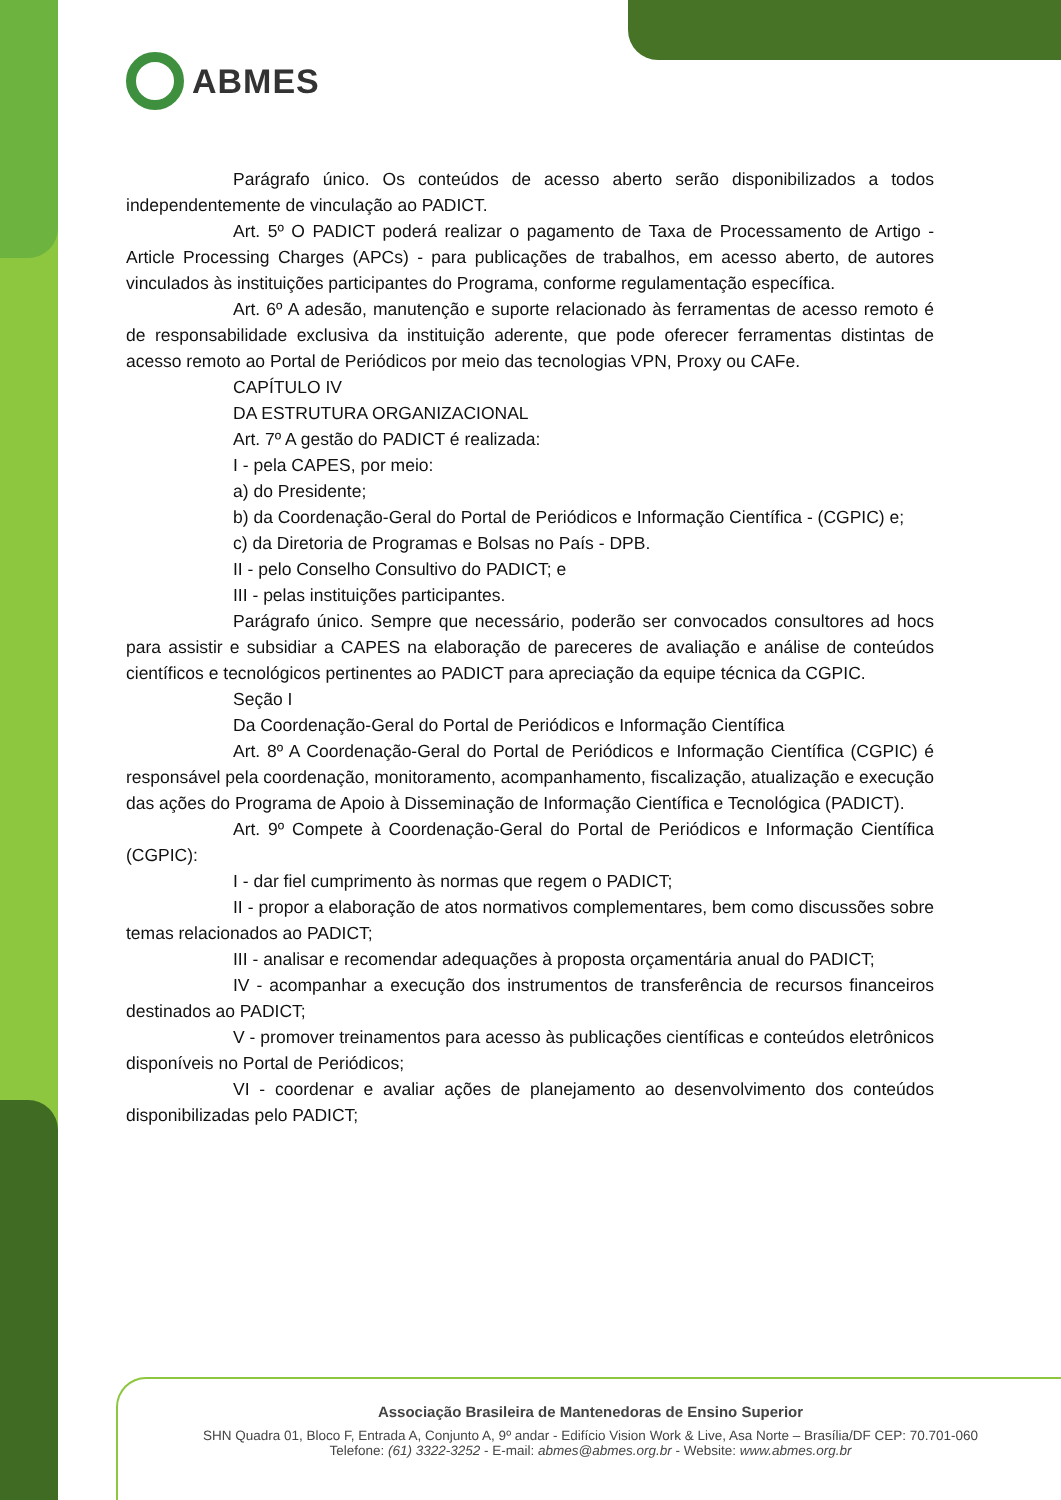ABMES
Parágrafo único. Os conteúdos de acesso aberto serão disponibilizados a todos independentemente de vinculação ao PADICT.
Art. 5º O PADICT poderá realizar o pagamento de Taxa de Processamento de Artigo - Article Processing Charges (APCs) - para publicações de trabalhos, em acesso aberto, de autores vinculados às instituições participantes do Programa, conforme regulamentação específica.
Art. 6º A adesão, manutenção e suporte relacionado às ferramentas de acesso remoto é de responsabilidade exclusiva da instituição aderente, que pode oferecer ferramentas distintas de acesso remoto ao Portal de Periódicos por meio das tecnologias VPN, Proxy ou CAFe.
CAPÍTULO IV
DA ESTRUTURA ORGANIZACIONAL
Art. 7º A gestão do PADICT é realizada:
I - pela CAPES, por meio:
a) do Presidente;
b) da Coordenação-Geral do Portal de Periódicos e Informação Científica - (CGPIC) e;
c) da Diretoria de Programas e Bolsas no País - DPB.
II - pelo Conselho Consultivo do PADICT; e
III - pelas instituições participantes.
Parágrafo único. Sempre que necessário, poderão ser convocados consultores ad hocs para assistir e subsidiar a CAPES na elaboração de pareceres de avaliação e análise de conteúdos científicos e tecnológicos pertinentes ao PADICT para apreciação da equipe técnica da CGPIC.
Seção I
Da Coordenação-Geral do Portal de Periódicos e Informação Científica
Art. 8º A Coordenação-Geral do Portal de Periódicos e Informação Científica (CGPIC) é responsável pela coordenação, monitoramento, acompanhamento, fiscalização, atualização e execução das ações do Programa de Apoio à Disseminação de Informação Científica e Tecnológica (PADICT).
Art. 9º Compete à Coordenação-Geral do Portal de Periódicos e Informação Científica (CGPIC):
I - dar fiel cumprimento às normas que regem o PADICT;
II - propor a elaboração de atos normativos complementares, bem como discussões sobre temas relacionados ao PADICT;
III - analisar e recomendar adequações à proposta orçamentária anual do PADICT;
IV - acompanhar a execução dos instrumentos de transferência de recursos financeiros destinados ao PADICT;
V - promover treinamentos para acesso às publicações científicas e conteúdos eletrônicos disponíveis no Portal de Periódicos;
VI - coordenar e avaliar ações de planejamento ao desenvolvimento dos conteúdos disponibilizadas pelo PADICT;
Associação Brasileira de Mantenedoras de Ensino Superior
SHN Quadra 01, Bloco F, Entrada A, Conjunto A, 9º andar - Edifício Vision Work & Live, Asa Norte – Brasília/DF CEP: 70.701-060
Telefone: (61) 3322-3252 - E-mail: abmes@abmes.org.br - Website: www.abmes.org.br